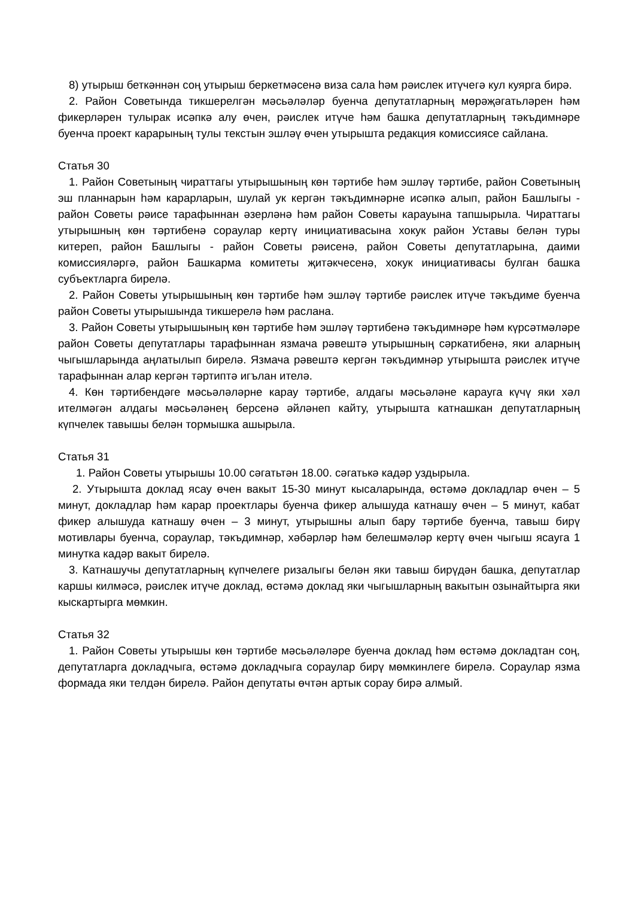8) утырыш беткәннән соң утырыш беркетмәсенә виза сала һәм рәислек итүчегә кул куярга бирә.
2. Район Советында тикшерелгән мәсьәләләр буенча депутатларның мөрәҗәгатьләрен һәм фикерләрен тулырак исәпкә алу өчен, рәислек итүче һәм башка депутатларның тәкъдимнәре буенча проект карарының тулы текстын эшләү өчен утырышта редакция комиссиясе сайлана.
Статья 30
1. Район Советының чираттагы утырышының көн тәртибе һәм эшләү тәртибе, район Советының эш планнарын һәм карарларын, шулай ук кергән тәкъдимнәрне исәпкә алып, район Башлыгы - район Советы рәисе тарафыннан әзерләнә һәм район Советы карауына тапшырыла. Чираттагы утырышның көн тәртибенә сораулар кертү инициативасына хокук район Уставы белән туры китереп, район Башлыгы - район Советы рәисенә, район Советы депутатларына, даими комиссияләргә, район Башкарма комитеты җитәкчесенә, хокук инициативасы булган башка субъектларга бирелә.
2. Район Советы утырышының көн тәртибе һәм эшләү тәртибе рәислек итүче тәкъдиме буенча район Советы утырышында тикшерелә һәм раслана.
3. Район Советы утырышының көн тәртибе һәм эшләү тәртибенә тәкъдимнәре һәм күрсәтмәләре район Советы депутатлары тарафыннан язмача рәвештә утырышның сәркатибенә, яки аларның чыгышларында аңлатылып бирелә. Язмача рәвештә кергән тәкъдимнәр утырышта рәислек итүче тарафыннан алар кергән тәртиптә игълан ителә.
4. Көн тәртибендәге мәсьәләләрне карау тәртибе, алдагы мәсьәләне карауга күчү яки хәл ителмәгән алдагы мәсьәләнең берсенә әйләнеп кайту, утырышта катнашкан депутатларның күпчелек тавышы белән тормышка ашырыла.
Статья 31
1. Район Советы утырышы 10.00 сәгатьтән 18.00. сәгатькә кадәр уздырыла.
2. Утырышта доклад ясау өчен вакыт 15-30 минут кысаларында, өстәмә докладлар өчен – 5 минут, докладлар һәм карар проектлары буенча фикер алышуда катнашу өчен – 5 минут, кабат фикер алышуда катнашу өчен – 3 минут, утырышны алып бару тәртибе буенча, тавыш бирү мотивлары буенча, сораулар, тәкъдимнәр, хәбәрләр һәм белешмәләр кертү өчен чыгыш ясауга 1 минутка кадәр вакыт бирелә.
3. Катнашучы депутатларның күпчелеге ризалыгы белән яки тавыш бирүдән башка, депутатлар каршы килмәсә, рәислек итүче доклад, өстәмә доклад яки чыгышларның вакытын озынайтырга яки кыскартырга мөмкин.
Статья 32
1. Район Советы утырышы көн тәртибе мәсьәләләре буенча доклад һәм өстәмә докладтан соң, депутатларга докладчыга, өстәмә докладчыга сораулар бирү мөмкинлеге бирелә. Сораулар язма формада яки телдән бирелә. Район депутаты өчтән артык сорау бирә алмый.